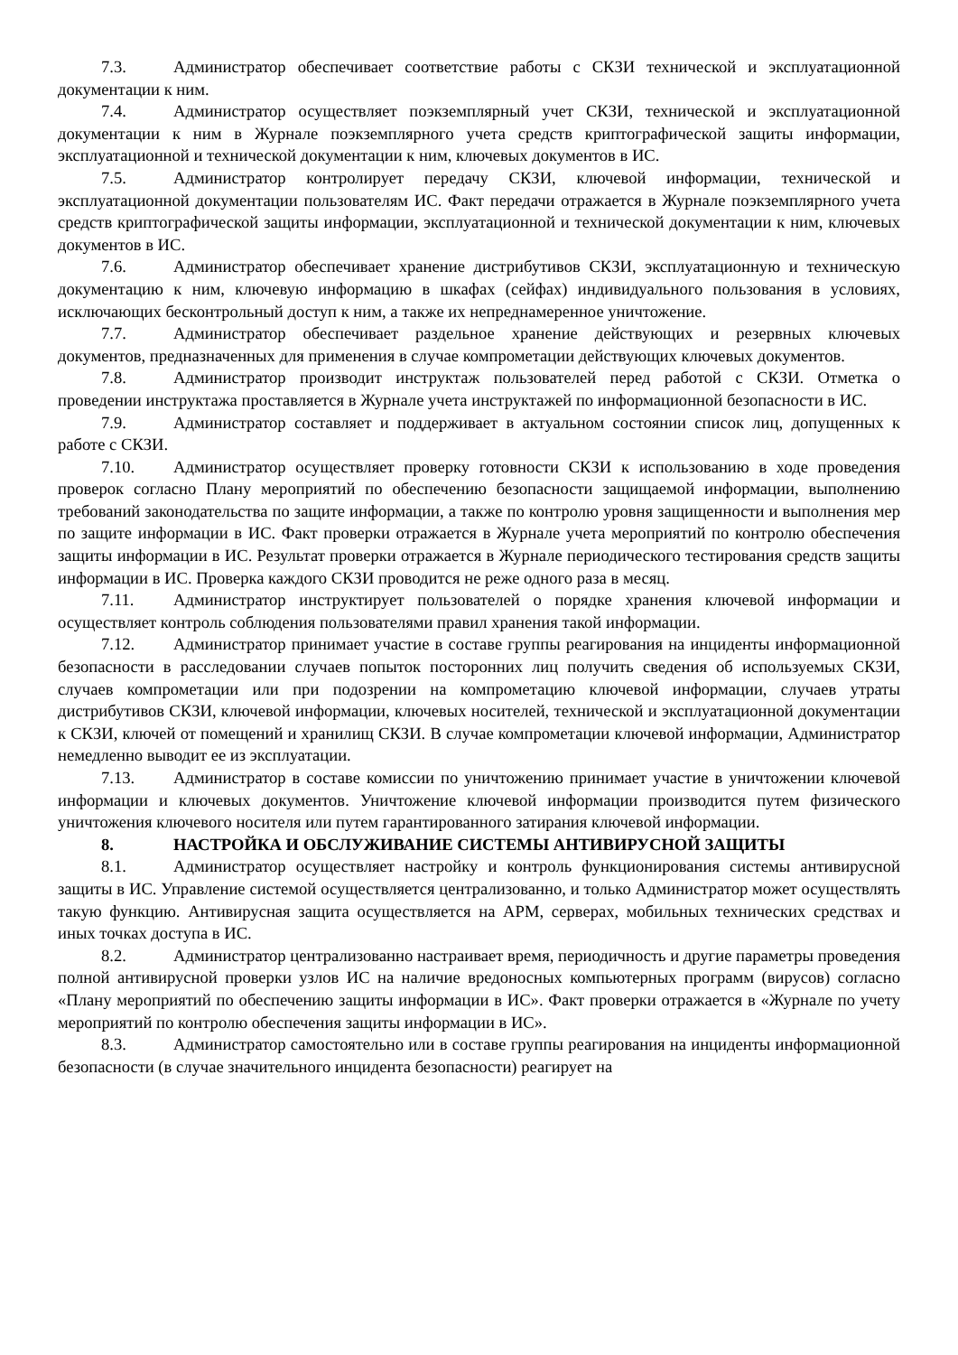7.3. Администратор обеспечивает соответствие работы с СКЗИ технической и эксплуатационной документации к ним.
7.4. Администратор осуществляет поэкземплярный учет СКЗИ, технической и эксплуатационной документации к ним в Журнале поэкземплярного учета средств криптографической защиты информации, эксплуатационной и технической документации к ним, ключевых документов в ИС.
7.5. Администратор контролирует передачу СКЗИ, ключевой информации, технической и эксплуатационной документации пользователям ИС. Факт передачи отражается в Журнале поэкземплярного учета средств криптографической защиты информации, эксплуатационной и технической документации к ним, ключевых документов в ИС.
7.6. Администратор обеспечивает хранение дистрибутивов СКЗИ, эксплуатационную и техническую документацию к ним, ключевую информацию в шкафах (сейфах) индивидуального пользования в условиях, исключающих бесконтрольный доступ к ним, а также их непреднамеренное уничтожение.
7.7. Администратор обеспечивает раздельное хранение действующих и резервных ключевых документов, предназначенных для применения в случае компрометации действующих ключевых документов.
7.8. Администратор производит инструктаж пользователей перед работой с СКЗИ. Отметка о проведении инструктажа проставляется в Журнале учета инструктажей по информационной безопасности в ИС.
7.9. Администратор составляет и поддерживает в актуальном состоянии список лиц, допущенных к работе с СКЗИ.
7.10. Администратор осуществляет проверку готовности СКЗИ к использованию в ходе проведения проверок согласно Плану мероприятий по обеспечению безопасности защищаемой информации, выполнению требований законодательства по защите информации, а также по контролю уровня защищенности и выполнения мер по защите информации в ИС. Факт проверки отражается в Журнале учета мероприятий по контролю обеспечения защиты информации в ИС. Результат проверки отражается в Журнале периодического тестирования средств защиты информации в ИС. Проверка каждого СКЗИ проводится не реже одного раза в месяц.
7.11. Администратор инструктирует пользователей о порядке хранения ключевой информации и осуществляет контроль соблюдения пользователями правил хранения такой информации.
7.12. Администратор принимает участие в составе группы реагирования на инциденты информационной безопасности в расследовании случаев попыток посторонних лиц получить сведения об используемых СКЗИ, случаев компрометации или при подозрении на компрометацию ключевой информации, случаев утраты дистрибутивов СКЗИ, ключевой информации, ключевых носителей, технической и эксплуатационной документации к СКЗИ, ключей от помещений и хранилищ СКЗИ. В случае компрометации ключевой информации, Администратор немедленно выводит ее из эксплуатации.
7.13. Администратор в составе комиссии по уничтожению принимает участие в уничтожении ключевой информации и ключевых документов. Уничтожение ключевой информации производится путем физического уничтожения ключевого носителя или путем гарантированного затирания ключевой информации.
8. НАСТРОЙКА И ОБСЛУЖИВАНИЕ СИСТЕМЫ АНТИВИРУСНОЙ ЗАЩИТЫ
8.1. Администратор осуществляет настройку и контроль функционирования системы антивирусной защиты в ИС. Управление системой осуществляется централизованно, и только Администратор может осуществлять такую функцию. Антивирусная защита осуществляется на АРМ, серверах, мобильных технических средствах и иных точках доступа в ИС.
8.2. Администратор централизованно настраивает время, периодичность и другие параметры проведения полной антивирусной проверки узлов ИС на наличие вредоносных компьютерных программ (вирусов) согласно «Плану мероприятий по обеспечению защиты информации в ИС». Факт проверки отражается в «Журнале по учету мероприятий по контролю обеспечения защиты информации в ИС».
8.3. Администратор самостоятельно или в составе группы реагирования на инциденты информационной безопасности (в случае значительного инцидента безопасности) реагирует на